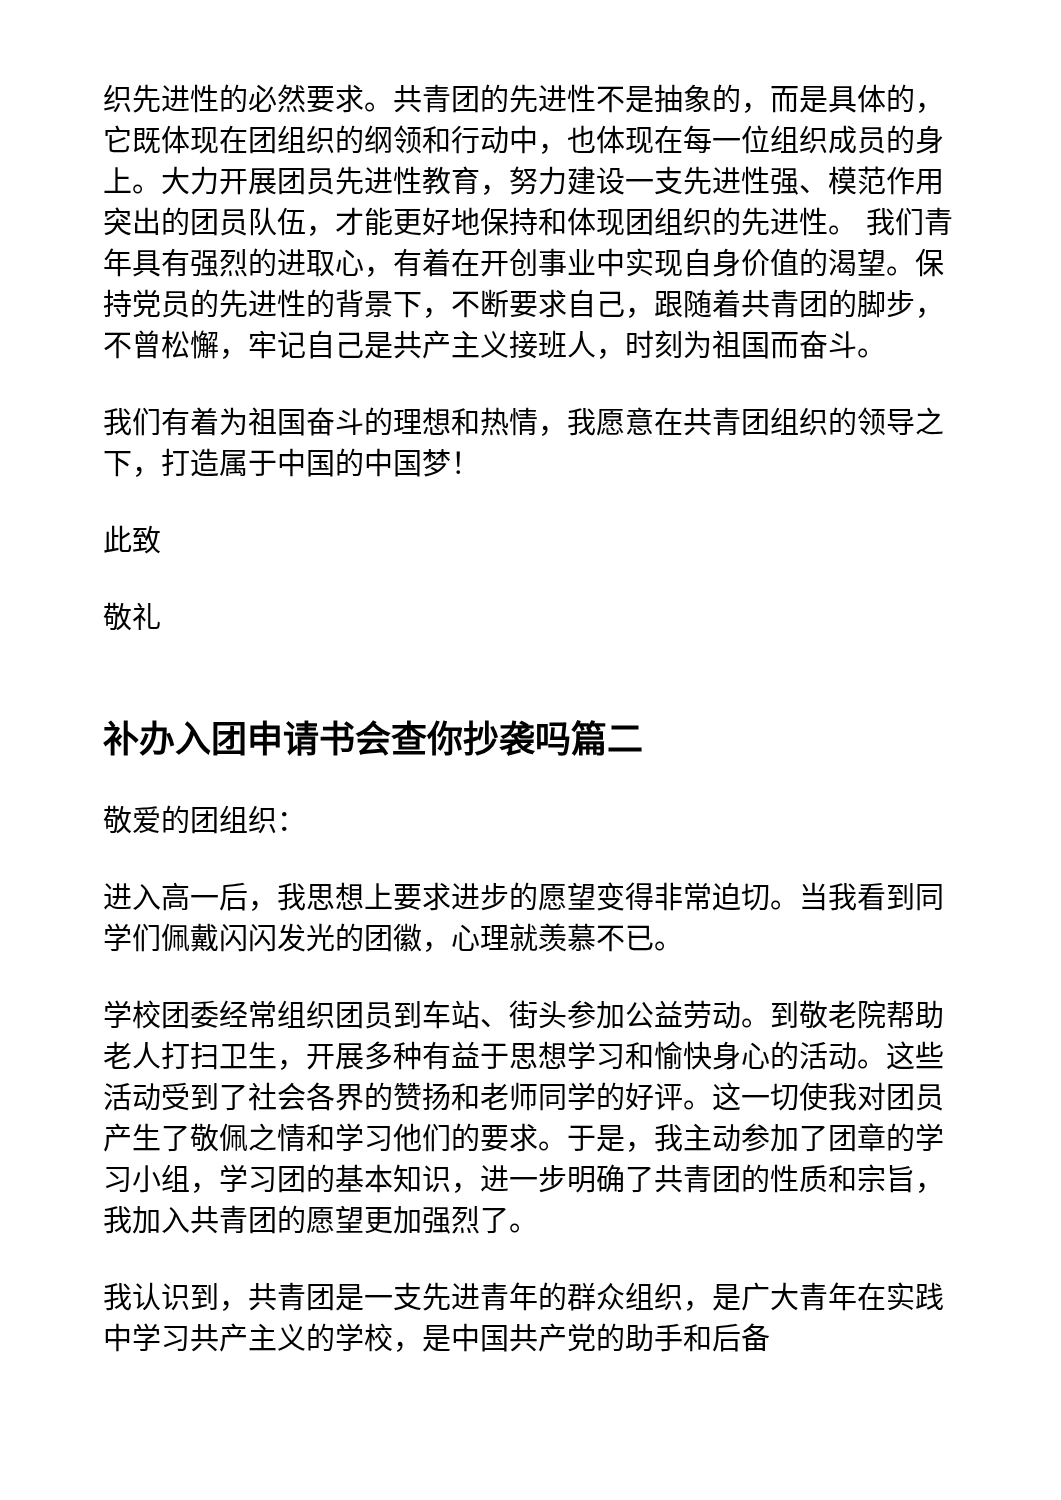织先进性的必然要求。共青团的先进性不是抽象的，而是具体的，它既体现在团组织的纲领和行动中，也体现在每一位组织成员的身上。大力开展团员先进性教育，努力建设一支先进性强、模范作用突出的团员队伍，才能更好地保持和体现团组织的先进性。 我们青年具有强烈的进取心，有着在开创事业中实现自身价值的渴望。保持党员的先进性的背景下，不断要求自己，跟随着共青团的脚步，不曾松懈，牢记自己是共产主义接班人，时刻为祖国而奋斗。
我们有着为祖国奋斗的理想和热情，我愿意在共青团组织的领导之下，打造属于中国的中国梦！
此致
敬礼
补办入团申请书会查你抄袭吗篇二
敬爱的团组织：
进入高一后，我思想上要求进步的愿望变得非常迫切。当我看到同学们佩戴闪闪发光的团徽，心理就羡慕不已。
学校团委经常组织团员到车站、街头参加公益劳动。到敬老院帮助老人打扫卫生，开展多种有益于思想学习和愉快身心的活动。这些活动受到了社会各界的赞扬和老师同学的好评。这一切使我对团员产生了敬佩之情和学习他们的要求。于是，我主动参加了团章的学习小组，学习团的基本知识，进一步明确了共青团的性质和宗旨，我加入共青团的愿望更加强烈了。
我认识到，共青团是一支先进青年的群众组织，是广大青年在实践中学习共产主义的学校，是中国共产党的助手和后备